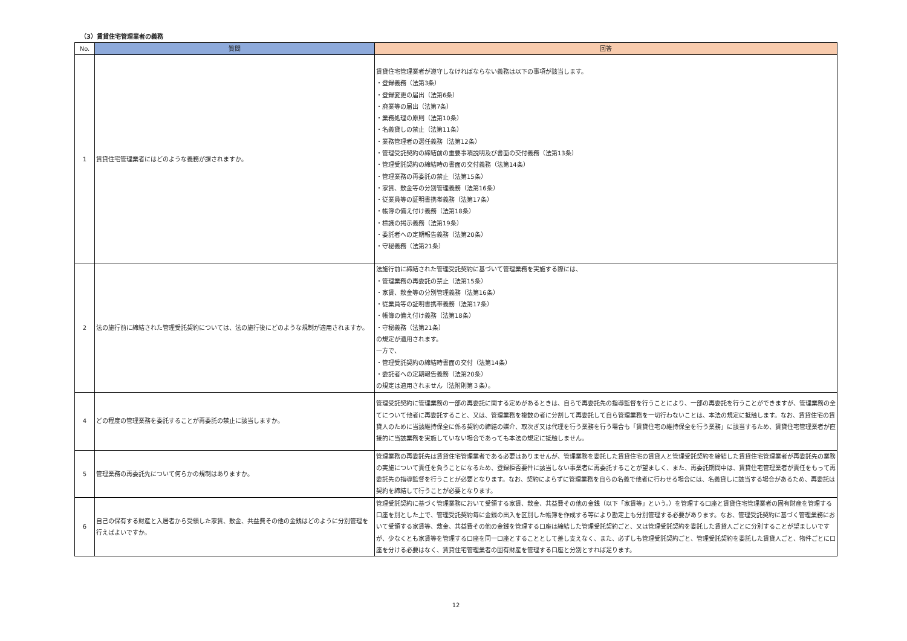（3）賃貸住宅管理業者の義務
| No. | 質問 | 回答 |
| --- | --- | --- |
| 1 | 賃貸住宅管理業者にはどのような義務が課されますか。 | 賃貸住宅管理業者が遵守しなければならない義務は以下の事項が該当します。 ・登録義務（法第3条） ・登録変更の届出（法第6条） ・廃業等の届出（法第7条） ・業務処理の原則（法第10条） ・名義貸しの禁止（法第11条） ・業務管理者の選任義務（法第12条） ・管理受託契約の締結前の重要事項説明及び書面の交付義務（法第13条） ・管理受託契約の締結時の書面の交付義務（法第14条） ・管理業務の再委託の禁止（法第15条） ・家賃、敷金等の分別管理義務（法第16条） ・従業員等の証明書携帯義務（法第17条） ・帳簿の備え付け義務（法第18条） ・標識の掲示義務（法第19条） ・委託者への定期報告義務（法第20条） ・守秘義務（法第21条） |
| 2 | 法の施行前に締結された管理受託契約については、法の施行後にどのような規制が適用されますか。 | 法施行前に締結された管理受託契約に基づいて管理業務を実施する際には、 ・管理業務の再委託の禁止（法第15条） ・家賃、敷金等の分別管理義務（法第16条） ・従業員等の証明書携帯義務（法第17条） ・帳簿の備え付け義務（法第18条） ・守秘義務（法第21条） の規定が適用されます。 一方で、 ・管理受託契約の締結時書面の交付（法第14条） ・委託者への定期報告義務（法第20条） の規定は適用されません（法附則第３条）。 |
| 4 | どの程度の管理業務を委託することが再委託の禁止に該当しますか。 | 管理受託契約に管理業務の一部の再委託に関する定めがあるときは、自らで再委託先の指導監督を行うことにより、一部の再委託を行うことができますが、管理業務の全てについて他者に再委託すること、又は、管理業務を複数の者に分割して再委託して自ら管理業務を一切行わないことは、本法の規定に抵触します。なお、賃貸住宅の賃貸人のために当該維持保全に係る契約の締結の媒介、取次ぎ又は代理を行う業務を行う場合も「賃貸住宅の維持保全を行う業務」に該当するため、賃貸住宅管理業者が直接的に当該業務を実施していない場合であっても本法の規定に抵触しません。 |
| 5 | 管理業務の再委託先について何らかの規制はありますか。 | 管理業務の再委託先は賃貸住宅管理業者である必要はありませんが、管理業務を委託した賃貸住宅の賃貸人と管理受託契約を締結した賃貸住宅管理業者が再委託先の業務の実施について責任を負うことになるため、登録拒否要件に該当しない事業者に再委託することが望ましく、また、再委託期間中は、賃貸住宅管理業者が責任をもって再委託先の指導監督を行うことが必要となります。なお、契約によらずに管理業務を自らの名義で他者に行わせる場合には、名義貸しに該当する場合があるため、再委託は契約を締結して行うことが必要となります。 |
| 6 | 自己の保有する財産と入居者から受領した家賃、敷金、共益費その他の金銭はどのように分別管理を行えばよいですか。 | 管理受託契約に基づく管理業務において受領する家賃、敷金、共益費その他の金銭（以下「家賃等」という。）を管理する口座と賃貸住宅管理業者の固有財産を管理する口座を別とした上で、管理受託契約毎に金銭の出入を区別した帳簿を作成する等により勘定上も分別管理する必要があります。なお、管理受託契約に基づく管理業務において受領する家賃等、敷金、共益費その他の金銭を管理する口座は締結した管理受託契約ごと、又は管理受託契約を委託した賃貸人ごとに分別することが望ましいですが、少なくとも家賃等を管理する口座を同一口座とすることとして差し支えなく、また、必ずしも管理受託契約ごと、管理受託契約を委託した賃貸人ごと、物件ごとに口座を分ける必要はなく、賃貸住宅管理業者の固有財産を管理する口座と分別とすれば足ります。 |
12